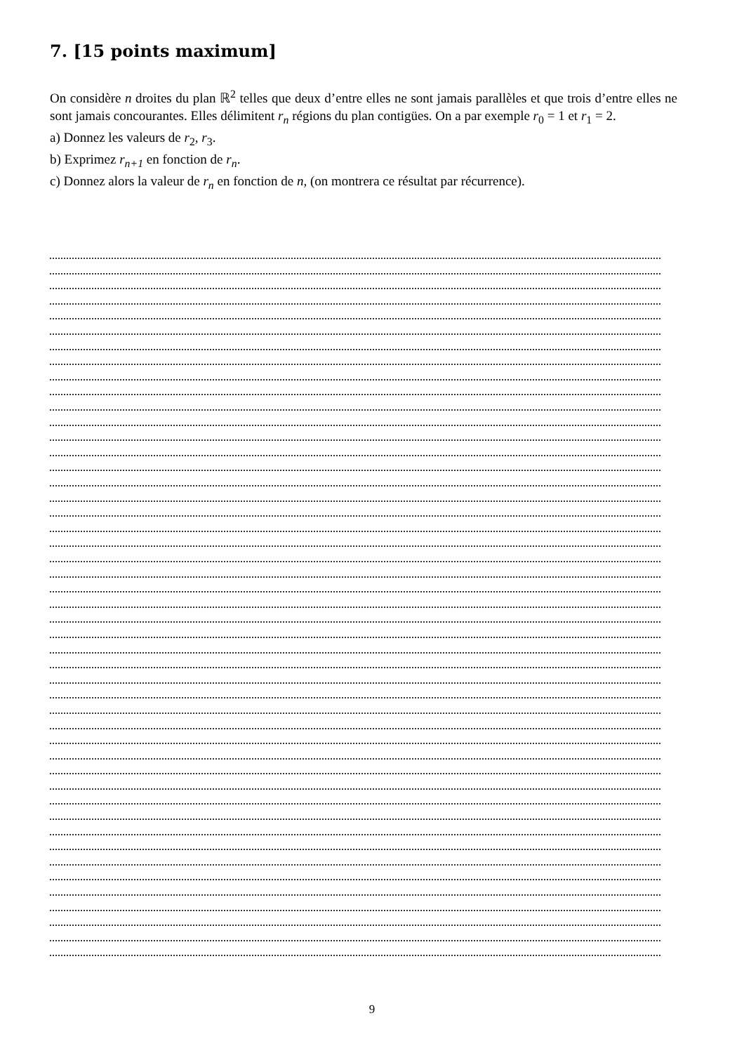7. [15 points maximum]
On considère n droites du plan ℝ<sup>2</sup> telles que deux d’entre elles ne sont jamais parallèles et que trois d’entre elles ne sont jamais concourantes. Elles délimitent r<sub>n</sub> régions du plan contigües. On a par exemple r<sub>0</sub> = 1 et r<sub>1</sub> = 2.
a) Donnez les valeurs de r<sub>2</sub>, r<sub>3</sub>.
b) Exprimez r<sub>n+1</sub> en fonction de r<sub>n</sub>.
c) Donnez alors la valeur de r<sub>n</sub> en fonction de n, (on montrera ce résultat par récurrence).
9